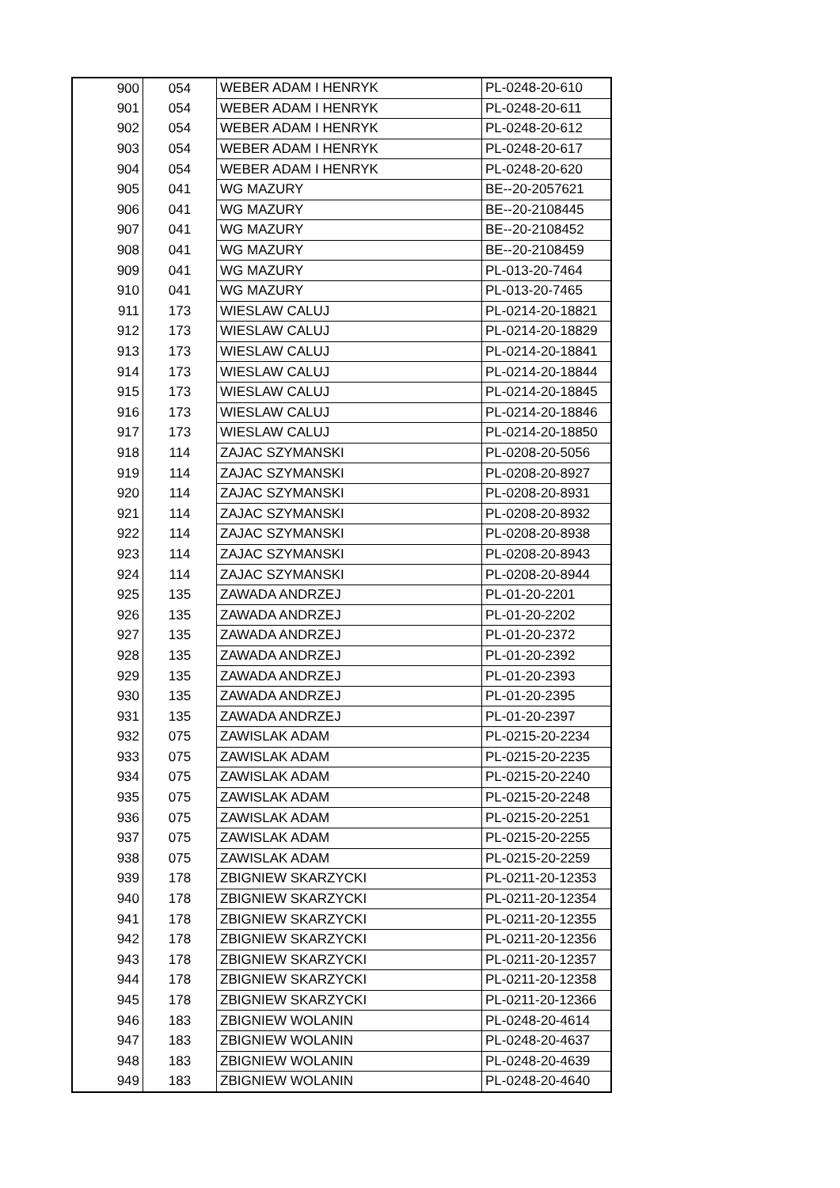| 900 | 054 | WEBER ADAM I HENRYK | PL-0248-20-610 |
| 901 | 054 | WEBER ADAM I HENRYK | PL-0248-20-611 |
| 902 | 054 | WEBER ADAM I HENRYK | PL-0248-20-612 |
| 903 | 054 | WEBER ADAM I HENRYK | PL-0248-20-617 |
| 904 | 054 | WEBER ADAM I HENRYK | PL-0248-20-620 |
| 905 | 041 | WG MAZURY | BE--20-2057621 |
| 906 | 041 | WG MAZURY | BE--20-2108445 |
| 907 | 041 | WG MAZURY | BE--20-2108452 |
| 908 | 041 | WG MAZURY | BE--20-2108459 |
| 909 | 041 | WG MAZURY | PL-013-20-7464 |
| 910 | 041 | WG MAZURY | PL-013-20-7465 |
| 911 | 173 | WIESLAW CALUJ | PL-0214-20-18821 |
| 912 | 173 | WIESLAW CALUJ | PL-0214-20-18829 |
| 913 | 173 | WIESLAW CALUJ | PL-0214-20-18841 |
| 914 | 173 | WIESLAW CALUJ | PL-0214-20-18844 |
| 915 | 173 | WIESLAW CALUJ | PL-0214-20-18845 |
| 916 | 173 | WIESLAW CALUJ | PL-0214-20-18846 |
| 917 | 173 | WIESLAW CALUJ | PL-0214-20-18850 |
| 918 | 114 | ZAJAC SZYMANSKI | PL-0208-20-5056 |
| 919 | 114 | ZAJAC SZYMANSKI | PL-0208-20-8927 |
| 920 | 114 | ZAJAC SZYMANSKI | PL-0208-20-8931 |
| 921 | 114 | ZAJAC SZYMANSKI | PL-0208-20-8932 |
| 922 | 114 | ZAJAC SZYMANSKI | PL-0208-20-8938 |
| 923 | 114 | ZAJAC SZYMANSKI | PL-0208-20-8943 |
| 924 | 114 | ZAJAC SZYMANSKI | PL-0208-20-8944 |
| 925 | 135 | ZAWADA ANDRZEJ | PL-01-20-2201 |
| 926 | 135 | ZAWADA ANDRZEJ | PL-01-20-2202 |
| 927 | 135 | ZAWADA ANDRZEJ | PL-01-20-2372 |
| 928 | 135 | ZAWADA ANDRZEJ | PL-01-20-2392 |
| 929 | 135 | ZAWADA ANDRZEJ | PL-01-20-2393 |
| 930 | 135 | ZAWADA ANDRZEJ | PL-01-20-2395 |
| 931 | 135 | ZAWADA ANDRZEJ | PL-01-20-2397 |
| 932 | 075 | ZAWISLAK ADAM | PL-0215-20-2234 |
| 933 | 075 | ZAWISLAK ADAM | PL-0215-20-2235 |
| 934 | 075 | ZAWISLAK ADAM | PL-0215-20-2240 |
| 935 | 075 | ZAWISLAK ADAM | PL-0215-20-2248 |
| 936 | 075 | ZAWISLAK ADAM | PL-0215-20-2251 |
| 937 | 075 | ZAWISLAK ADAM | PL-0215-20-2255 |
| 938 | 075 | ZAWISLAK ADAM | PL-0215-20-2259 |
| 939 | 178 | ZBIGNIEW SKARZYCKI | PL-0211-20-12353 |
| 940 | 178 | ZBIGNIEW SKARZYCKI | PL-0211-20-12354 |
| 941 | 178 | ZBIGNIEW SKARZYCKI | PL-0211-20-12355 |
| 942 | 178 | ZBIGNIEW SKARZYCKI | PL-0211-20-12356 |
| 943 | 178 | ZBIGNIEW SKARZYCKI | PL-0211-20-12357 |
| 944 | 178 | ZBIGNIEW SKARZYCKI | PL-0211-20-12358 |
| 945 | 178 | ZBIGNIEW SKARZYCKI | PL-0211-20-12366 |
| 946 | 183 | ZBIGNIEW WOLANIN | PL-0248-20-4614 |
| 947 | 183 | ZBIGNIEW WOLANIN | PL-0248-20-4637 |
| 948 | 183 | ZBIGNIEW WOLANIN | PL-0248-20-4639 |
| 949 | 183 | ZBIGNIEW WOLANIN | PL-0248-20-4640 |